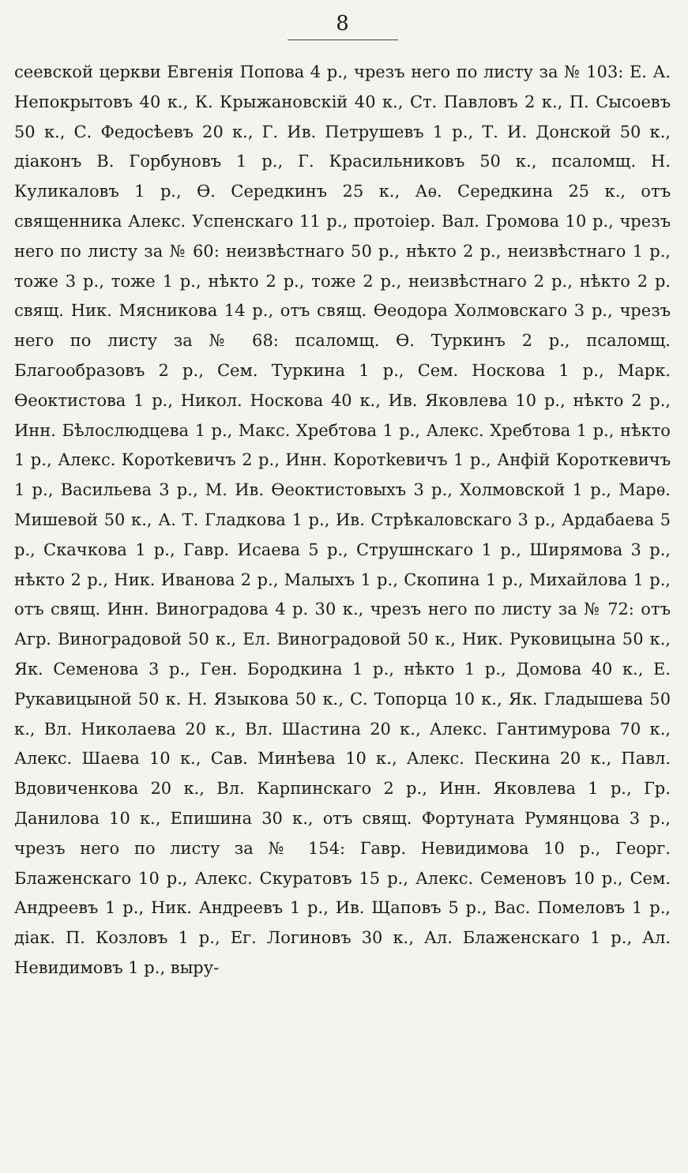8
сеевской церкви Евгенія Попова 4 р., чрезъ него по листу за № 103: Е. А. Непокрытовъ 40 к., К. Крыжановскій 40 к., Ст. Павловъ 2 к., П. Сысоевъ 50 к., С. Федосѣевъ 20 к., Г. Ив. Петрушевъ 1 р., Т. И. Донской 50 к., діаконъ В. Горбуновъ 1 р., Г. Красильниковъ 50 к., псаломщ. Н. Куликаловъ 1 р., Ѳ. Середкинъ 25 к., Аѳ. Середкина 25 к., отъ священника Алекс. Успенскаго 11 р., протоіер. Вал. Громова 10 р., чрезъ него по листу за № 60: неизвѣстнаго 50 р., нѣкто 2 р., неизвѣстнаго 1 р., тоже 3 р., тоже 1 р., нѣкто 2 р., тоже 2 р., неизвѣстнаго 2 р., нѣкто 2 р. свящ. Ник. Мясникова 14 р., отъ свящ. Ѳеодора Холмовскаго 3 р., чрезъ него по листу за № 68: псаломщ. Ѳ. Туркинъ 2 р., псаломщ. Благообразовъ 2 р., Сем. Туркина 1 р., Сем. Носкова 1 р., Марк. Ѳеоктистова 1 р., Никол. Носкова 40 к., Ив. Яковлева 10 р., нѣкто 2 р., Инн. Бѣлослюдцева 1 р., Макс. Хребтова 1 р., Алекс. Хребтова 1 р., нѣкто 1 р., Алекс. Коротkевичъ 2 р., Инн. Коротkевичъ 1 р., Анфій Короткевичъ 1 р., Васильева 3 р., М. Ив. Ѳеоктистовыхъ 3 р., Холмовской 1 р., Марѳ. Мишевой 50 к., А. Т. Гладкова 1 р., Ив. Стрѣкаловскаго 3 р., Ардабаева 5 р., Скачкова 1 р., Гавр. Исаева 5 р., Струшнскаго 1 р., Ширямова 3 р., нѣкто 2 р., Ник. Иванова 2 р., Малыхъ 1 р., Скопина 1 р., Михайлова 1 р., отъ свящ. Инн. Виноградова 4 р. 30 к., чрезъ него по листу за № 72: отъ Агр. Виноградовой 50 к., Ел. Виноградовой 50 к., Ник. Руковицына 50 к., Як. Семенова 3 р., Ген. Бородкина 1 р., нѣкто 1 р., Домова 40 к., Е. Рукавицыной 50 к. Н. Языкова 50 к., С. Топорца 10 к., Як. Гладышева 50 к., Вл. Николаева 20 к., Вл. Шастина 20 к., Алекс. Гантимурова 70 к., Алекс. Шаева 10 к., Сав. Минѣева 10 к., Алекс. Пескина 20 к., Павл. Вдовиченкова 20 к., Вл. Карпинскаго 2 р., Инн. Яковлева 1 р., Гр. Данилова 10 к., Епишина 30 к., отъ свящ. Фортуната Румянцова 3 р., чрезъ него по листу за № 154: Гавр. Невидимова 10 р., Георг. Блаженскаго 10 р., Алекс. Скуратовъ 15 р., Алекс. Семеновъ 10 р., Сем. Андреевъ 1 р., Ник. Андреевъ 1 р., Ив. Щаповъ 5 р., Вас. Помеловъ 1 р., діак. П. Козловъ 1 р., Ег. Логиновъ 30 к., Ал. Блаженскаго 1 р., Ал. Невидимовъ 1 р., выру-